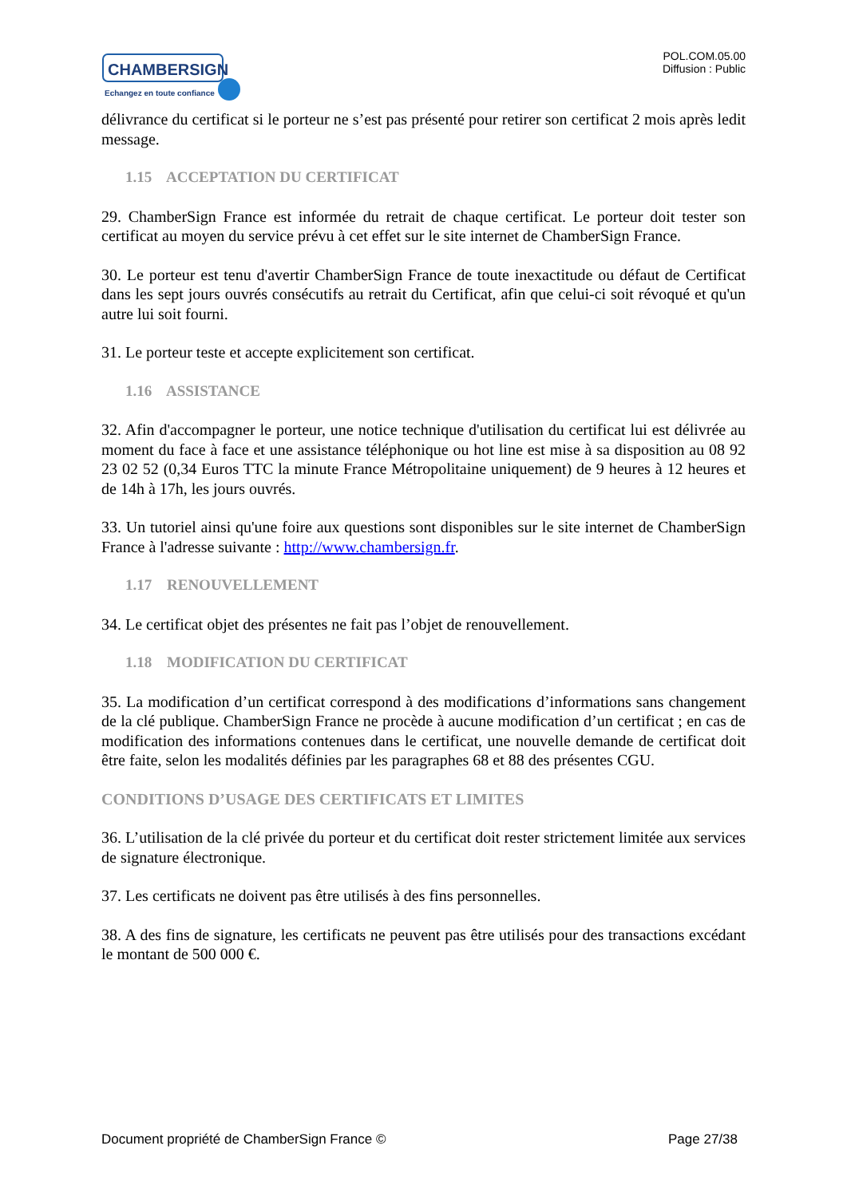CHAMBERSIGN
Echangez en toute confiance
POL.COM.05.00
Diffusion : Public
délivrance du certificat si le porteur ne s’est pas présenté pour retirer son certificat 2 mois après ledit message.
1.15 ACCEPTATION DU CERTIFICAT
29. ChamberSign France est informée du retrait de chaque certificat. Le porteur doit tester son certificat au moyen du service prévu à cet effet sur le site internet de ChamberSign France.
30. Le porteur est tenu d'avertir ChamberSign France de toute inexactitude ou défaut de Certificat dans les sept jours ouvrés consécutifs au retrait du Certificat, afin que celui-ci soit révoqué et qu'un autre lui soit fourni.
31. Le porteur teste et accepte explicitement son certificat.
1.16 ASSISTANCE
32. Afin d'accompagner le porteur, une notice technique d'utilisation du certificat lui est délivrée au moment du face à face et une assistance téléphonique ou hot line est mise à sa disposition au 08 92 23 02 52 (0,34 Euros TTC la minute France Métropolitaine uniquement) de 9 heures à 12 heures et de 14h à 17h, les jours ouvrés.
33. Un tutoriel ainsi qu'une foire aux questions sont disponibles sur le site internet de ChamberSign France à l'adresse suivante : http://www.chambersign.fr.
1.17 RENOUVELLEMENT
34. Le certificat objet des présentes ne fait pas l’objet de renouvellement.
1.18 MODIFICATION DU CERTIFICAT
35. La modification d’un certificat correspond à des modifications d’informations sans changement de la clé publique. ChamberSign France ne procède à aucune modification d’un certificat ; en cas de modification des informations contenues dans le certificat, une nouvelle demande de certificat doit être faite, selon les modalités définies par les paragraphes 68 et 88 des présentes CGU.
CONDITIONS D’USAGE DES CERTIFICATS ET LIMITES
36. L’utilisation de la clé privée du porteur et du certificat doit rester strictement limitée aux services de signature électronique.
37. Les certificats ne doivent pas être utilisés à des fins personnelles.
38. A des fins de signature, les certificats ne peuvent pas être utilisés pour des transactions excédant le montant de 500 000 €.
Document propriété de ChamberSign France © Page 27/38